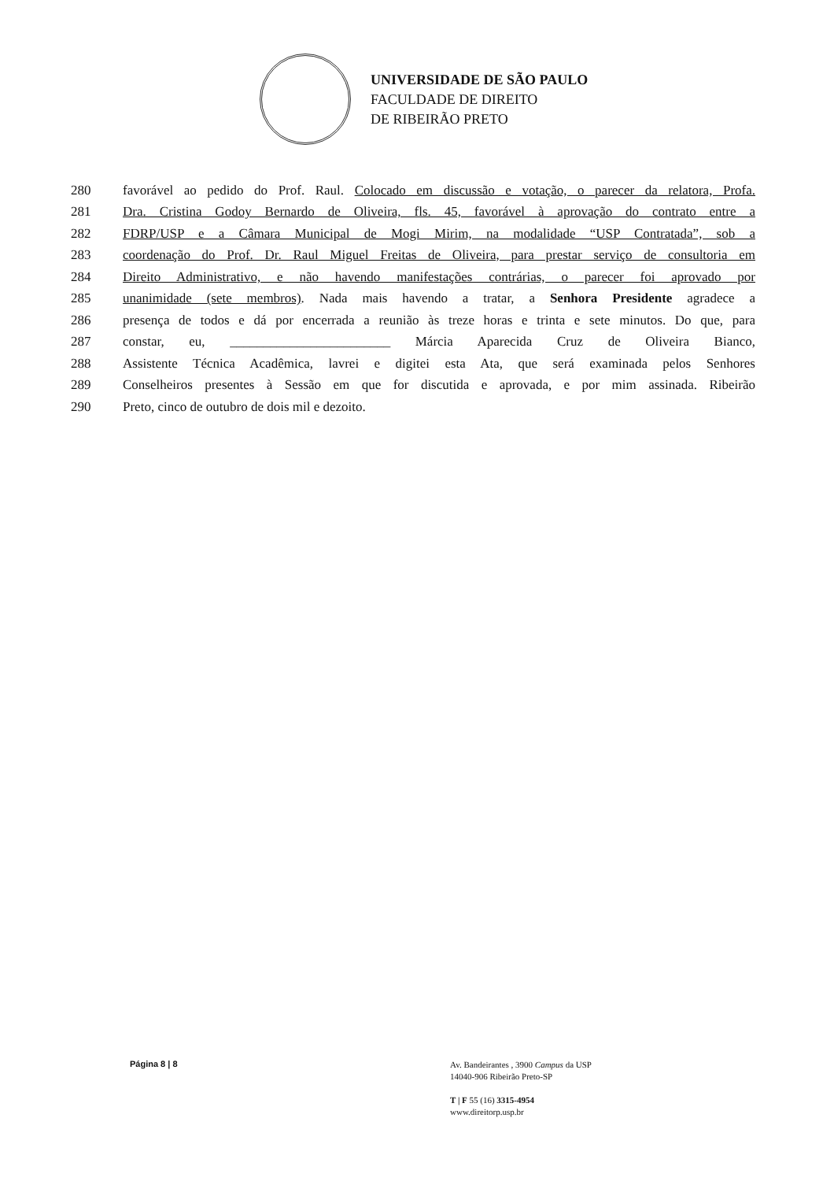UNIVERSIDADE DE SÃO PAULO
FACULDADE DE DIREITO
DE RIBEIRÃO PRETO
280 favorável ao pedido do Prof. Raul. Colocado em discussão e votação, o parecer da relatora, Profa.
281 Dra. Cristina Godoy Bernardo de Oliveira, fls. 45, favorável à aprovação do contrato entre a
282 FDRP/USP e a Câmara Municipal de Mogi Mirim, na modalidade “USP Contratada”, sob a
283 coordenação do Prof. Dr. Raul Miguel Freitas de Oliveira, para prestar serviço de consultoria em
284 Direito Administrativo, e não havendo manifestações contrárias, o parecer foi aprovado por
285 unanimidade (sete membros). Nada mais havendo a tratar, a Senhora Presidente agradece a
286 presença de todos e dá por encerrada a reunião às treze horas e trinta e sete minutos. Do que, para
287 constar, eu, ________________________ Márcia Aparecida Cruz de Oliveira Bianco,
288 Assistente Técnica Acadêmica, lavrei e digitei esta Ata, que será examinada pelos Senhores
289 Conselheiros presentes à Sessão em que for discutida e aprovada, e por mim assinada. Ribeirão
290 Preto, cinco de outubro de dois mil e dezoito.
Página 8 | 8
Av. Bandeirantes , 3900 Campus da USP
14040-906 Ribeirão Preto-SP
T | F 55 (16) 3315-4954
www.direitorp.usp.br